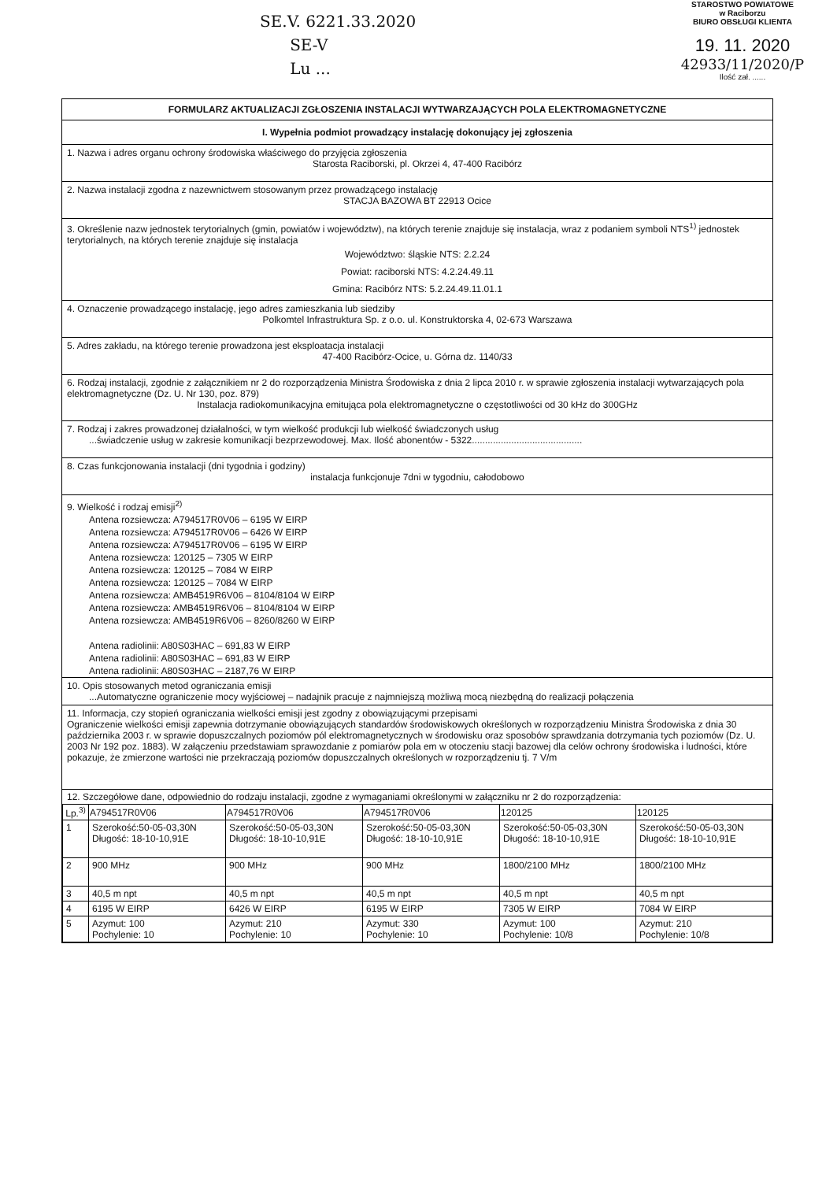SE.V. 6221.33.2020
SE-V
Lu ...
STAROSTWO POWIATOWE
w Raciborzu
BIURO OBSŁUGI KLIENTA
19. 11. 2020
42933/11/2020/P
Ilość zał. ......
FORMULARZ AKTUALIZACJI ZGŁOSZENIA INSTALACJI WYTWARZAJĄCYCH POLA ELEKTROMAGNETYCZNE
I. Wypełnia podmiot prowadzący instalację dokonujący jej zgłoszenia
1. Nazwa i adres organu ochrony środowiska właściwego do przyjęcia zgłoszenia
Starosta Raciborski, pl. Okrzei 4, 47-400 Racibórz
2. Nazwa instalacji zgodna z nazewnictwem stosowanym przez prowadzącego instalację
STACJA BAZOWA BT 22913 Ocice
3. Określenie nazw jednostek terytorialnych (gmin, powiatów i województw), na których terenie znajduje się instalacja, wraz z podaniem symboli NTS<sup>1)</sup> jednostek terytorialnych, na których terenie znajduje się instalacja
Województwo: śląskie NTS: 2.2.24
Powiat: raciborski NTS: 4.2.24.49.11
Gmina: Racibórz NTS: 5.2.24.49.11.01.1
4. Oznaczenie prowadzącego instalację, jego adres zamieszkania lub siedziby
Polkomtel Infrastruktura Sp. z o.o. ul. Konstruktorska 4, 02-673 Warszawa
5. Adres zakładu, na którego terenie prowadzona jest eksploatacja instalacji
47-400 Racibórz-Ocice, u. Górna dz. 1140/33
6. Rodzaj instalacji, zgodnie z załącznikiem nr 2 do rozporządzenia Ministra Środowiska z dnia 2 lipca 2010 r. w sprawie zgłoszenia instalacji wytwarzających pola elektromagnetyczne (Dz. U. Nr 130, poz. 879)
Instalacja radiokomunikacyjna emitująca pola elektromagnetyczne o częstotliwości od 30 kHz do 300GHz
7. Rodzaj i zakres prowadzonej działalności, w tym wielkość produkcji lub wielkość świadczonych usług
...świadczenie usług w zakresie komunikacji bezprzewodowej. Max. Ilość abonentów - 5322..........................................
8. Czas funkcjonowania instalacji (dni tygodnia i godziny)
instalacja funkcjonuje 7dni w tygodniu, całodobowo
9. Wielkość i rodzaj emisji<sup>2)</sup>
Antena rozsiewcza: A794517R0V06 – 6195 W EIRP
Antena rozsiewcza: A794517R0V06 – 6426 W EIRP
Antena rozsiewcza: A794517R0V06 – 6195 W EIRP
Antena rozsiewcza: 120125 – 7305 W EIRP
Antena rozsiewcza: 120125 – 7084 W EIRP
Antena rozsiewcza: 120125 – 7084 W EIRP
Antena rozsiewcza: AMB4519R6V06 – 8104/8104 W EIRP
Antena rozsiewcza: AMB4519R6V06 – 8104/8104 W EIRP
Antena rozsiewcza: AMB4519R6V06 – 8260/8260 W EIRP
Antena radiolinii: A80S03HAC – 691,83 W EIRP
Antena radiolinii: A80S03HAC – 691,83 W EIRP
Antena radiolinii: A80S03HAC – 2187,76 W EIRP
10. Opis stosowanych metod ograniczania emisji
...Automatyczne ograniczenie mocy wyjściowej – nadajnik pracuje z najmniejszą możliwą mocą niezbędną do realizacji połączenia
11. Informacja, czy stopień ograniczania wielkości emisji jest zgodny z obowiązującymi przepisami
Ograniczenie wielkości emisji zapewnia dotrzymanie obowiązujących standardów środowiskowych określonych w rozporządzeniu Ministra Środowiska z dnia 30 października 2003 r. w sprawie dopuszczalnych poziomów pól elektromagnetycznych w środowisku oraz sposobów sprawdzania dotrzymania tych poziomów (Dz. U. 2003 Nr 192 poz. 1883). W załączeniu przedstawiam sprawozdanie z pomiarów pola em w otoczeniu stacji bazowej dla celów ochrony środowiska i ludności, które pokazuje, że zmierzone wartości nie przekraczają poziomów dopuszczalnych określonych w rozporządzeniu tj. 7 V/m
12. Szczegółowe dane, odpowiednio do rodzaju instalacji, zgodne z wymaganiami określonymi w załączniku nr 2 do rozporządzenia:
| Lp.<sup>3)</sup> | A794517R0V06 | A794517R0V06 | A794517R0V06 | 120125 | 120125 |
| --- | --- | --- | --- | --- | --- |
| 1 | Szerokość:50-05-03,30N Długość: 18-10-10,91E | Szerokość:50-05-03,30N Długość: 18-10-10,91E | Szerokość:50-05-03,30N Długość: 18-10-10,91E | Szerokość:50-05-03,30N Długość: 18-10-10,91E | Szerokość:50-05-03,30N Długość: 18-10-10,91E |
| 2 | 900 MHz | 900 MHz | 900 MHz | 1800/2100 MHz | 1800/2100 MHz |
| 3 | 40,5 m npt | 40,5 m npt | 40,5 m npt | 40,5 m npt | 40,5 m npt |
| 4 | 6195 W EIRP | 6426 W EIRP | 6195 W EIRP | 7305 W EIRP | 7084 W EIRP |
| 5 | Azymut: 100 Pochylenie: 10 | Azymut: 210 Pochylenie: 10 | Azymut: 330 Pochylenie: 10 | Azymut: 100 Pochylenie: 10/8 | Azymut: 210 Pochylenie: 10/8 |